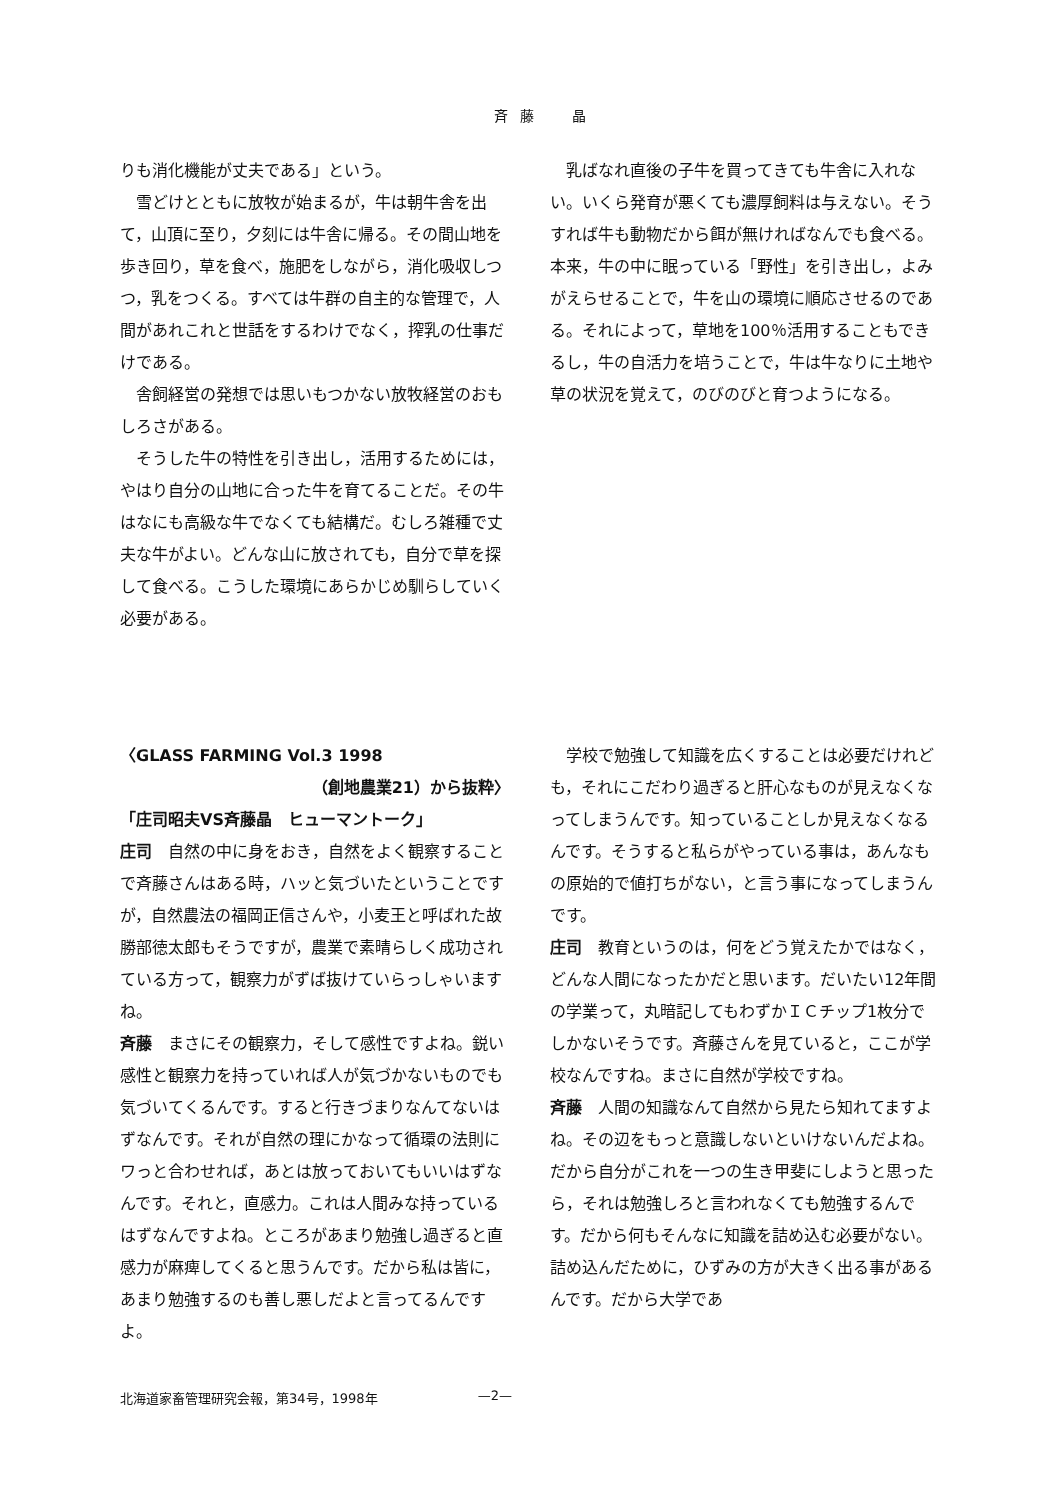斉藤　晶
りも消化機能が丈夫である」という。
雪どけとともに放牧が始まるが，牛は朝牛舎を出て，山頂に至り，夕刻には牛舎に帰る。その間山地を歩き回り，草を食べ，施肥をしながら，消化吸収しつつ，乳をつくる。すべては牛群の自主的な管理で，人間があれこれと世話をするわけでなく，搾乳の仕事だけである。
舎飼経営の発想では思いもつかない放牧経営のおもしろさがある。
そうした牛の特性を引き出し，活用するためには，やはり自分の山地に合った牛を育てることだ。その牛はなにも高級な牛でなくても結構だ。むしろ雑種で丈夫な牛がよい。どんな山に放されても，自分で草を探して食べる。こうした環境にあらかじめ馴らしていく必要がある。
乳ばなれ直後の子牛を買ってきても牛舎に入れない。いくら発育が悪くても濃厚飼料は与えない。そうすれば牛も動物だから餌が無ければなんでも食べる。本来，牛の中に眠っている「野性」を引き出し，よみがえらせることで，牛を山の環境に順応させるのである。それによって，草地を100％活用することもできるし，牛の自活力を培うことで，牛は牛なりに土地や草の状況を覚えて，のびのびと育つようになる。
〈GLASS FARMING Vol.3 1998
（創地農業21）から抜粋〉
「庄司昭夫VS斉藤晶　ヒューマントーク」
庄司　自然の中に身をおき，自然をよく観察することで斉藤さんはある時，ハッと気づいたということですが，自然農法の福岡正信さんや，小麦王と呼ばれた故勝部徳太郎もそうですが，農業で素晴らしく成功されている方って，観察力がずば抜けていらっしゃいますね。
斉藤　まさにその観察力，そして感性ですよね。鋭い感性と観察力を持っていれば人が気づかないものでも気づいてくるんです。すると行きづまりなんてないはずなんです。それが自然の理にかなって循環の法則にワっと合わせれば，あとは放っておいてもいいはずなんです。それと，直感力。これは人間みな持っているはずなんですよね。ところがあまり勉強し過ぎると直感力が麻痺してくると思うんです。だから私は皆に，あまり勉強するのも善し悪しだよと言ってるんですよ。
学校で勉強して知識を広くすることは必要だけれども，それにこだわり過ぎると肝心なものが見えなくなってしまうんです。知っていることしか見えなくなるんです。そうすると私らがやっている事は，あんなもの原始的で値打ちがない，と言う事になってしまうんです。
庄司　教育というのは，何をどう覚えたかではなく，どんな人間になったかだと思います。だいたい12年間の学業って，丸暗記してもわずかＩＣチップ1枚分でしかないそうです。斉藤さんを見ていると，ここが学校なんですね。まさに自然が学校ですね。
斉藤　人間の知識なんて自然から見たら知れてますよね。その辺をもっと意識しないといけないんだよね。だから自分がこれを一つの生き甲斐にしようと思ったら，それは勉強しろと言われなくても勉強するんです。だから何もそんなに知識を詰め込む必要がない。詰め込んだために，ひずみの方が大きく出る事があるんです。だから大学であ
北海道家畜管理研究会報，第34号，1998年 —2—